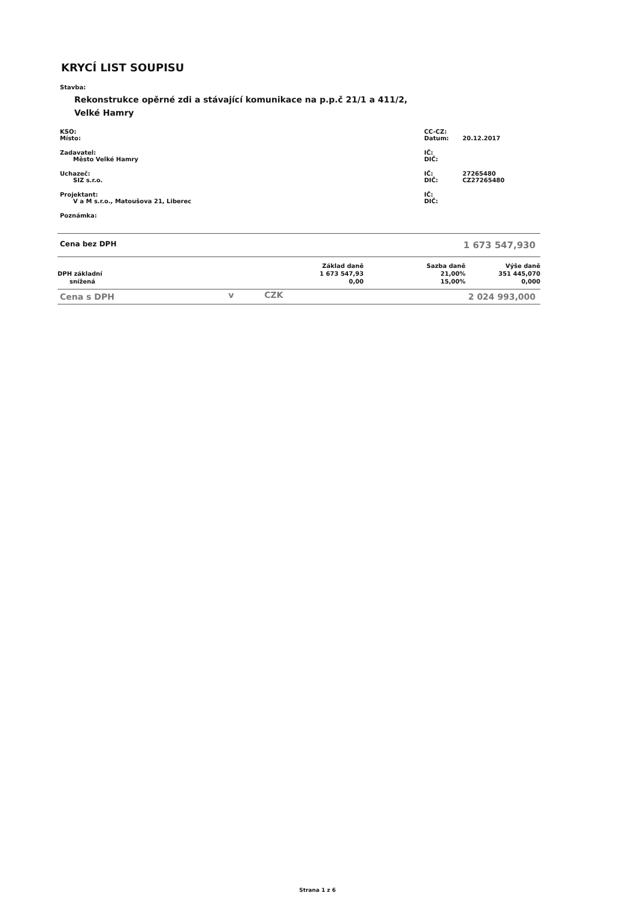KRYCÍ LIST SOUPISU
Stavba:
Rekonstrukce opěrné zdi a stávající komunikace na p.p.č 21/1 a 411/2, Velké Hamry
| KSO: Místo: | CC-CZ: Datum: | 20.12.2017 |
| Zadavatel: Město Velké Hamry | IČ: DIČ: | |
| Uchazeč: SIZ s.r.o. | IČ: DIČ: | 27265480 CZ27265480 |
| Projektant: V a M s.r.o., Matoušova 21, Liberec | IČ: DIČ: | |
| Poznámka: | | |
| Cena bez DPH | 1 673 547,930 |
| | Základ daně | Sazba daně | Výše daně |
| DPH základní | 1 673 547,93 | 21,00% | 351 445,070 |
| snížená | 0,00 | 15,00% | 0,000 |
| Cena s DPH | v | CZK | 2 024 993,000 |
Strana 1 z 6